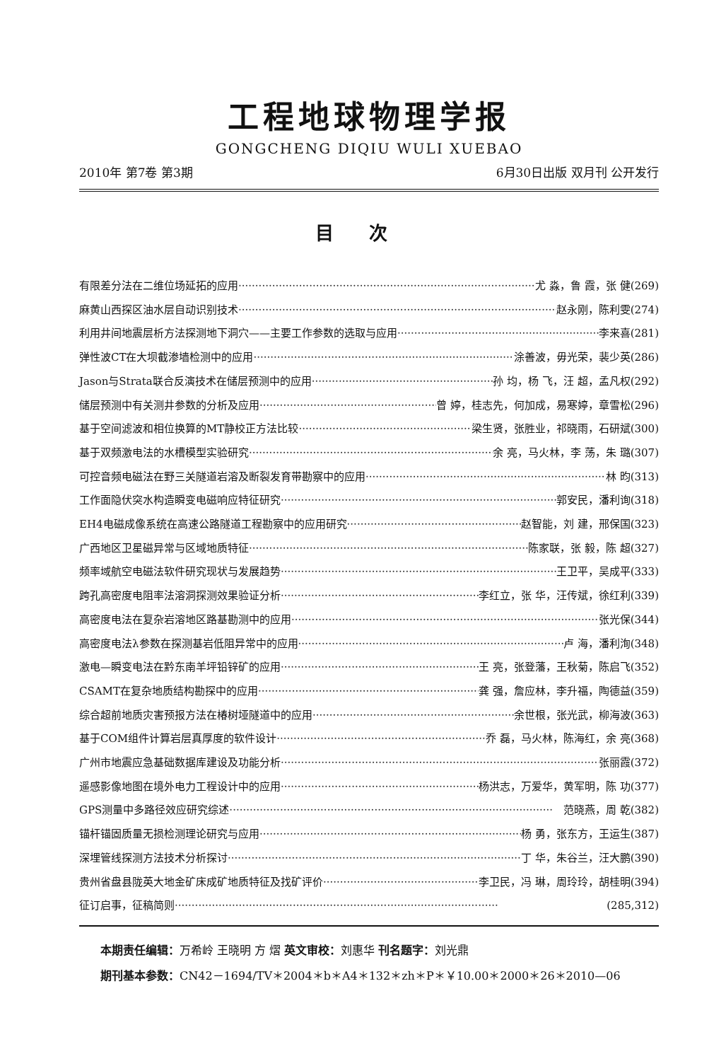工程地球物理学报
GONGCHENG DIQIU WULI XUEBAO
2010年 第7卷 第3期 6月30日出版 双月刊 公开发行
目次
有限差分法在二维位场延拓的应用 尤 淼，鲁 霞，张 健(269)
麻黄山西探区油水层自动识别技术 赵永刚，陈利雯(274)
利用井间地震层析方法探测地下洞穴——主要工作参数的选取与应用 李来喜(281)
弹性波CT在大坝截渗墙检测中的应用 涂善波，毋光荣，裴少英(286)
Jason与Strata联合反演技术在储层预测中的应用 孙 均，杨 飞，汪 超，孟凡权(292)
储层预测中有关测井参数的分析及应用 曾 婷，桂志先，何加成，易寒婷，章雪松(296)
基于空间滤波和相位换算的MT静校正方法比较 梁生贤，张胜业，祁晓雨，石研斌(300)
基于双频激电法的水槽模型实验研究 余 亮，马火林，李 荡，朱 璐(307)
可控音频电磁法在野三关隧道岩溶及断裂发育带勘察中的应用 林 昀(313)
工作面隐伏突水构造瞬变电磁响应特征研究 郭安民，潘利询(318)
EH4电磁成像系统在高速公路隧道工程勘察中的应用研究 赵智能，刘 建，邢保国(323)
广西地区卫星磁异常与区域地质特征 陈家联，张 毅，陈 超(327)
频率域航空电磁法软件研究现状与发展趋势 王卫平，吴成平(333)
跨孔高密度电阻率法溶洞探测效果验证分析 李红立，张 华，汪传斌，徐红利(339)
高密度电法在复杂岩溶地区路基勘测中的应用 张光保(344)
高密度电法λ参数在探测基岩低阻异常中的应用 卢 海，潘利洵(348)
激电—瞬变电法在黔东南羊坪铅锌矿的应用 王 亮，张登藩，王秋菊，陈启飞(352)
CSAMT在复杂地质结构勘探中的应用 龚 强，詹应林，李升福，陶德益(359)
综合超前地质灾害预报方法在椿树垭隧道中的应用 余世根，张光武，柳海波(363)
基于COM组件计算岩层真厚度的软件设计 乔 磊，马火林，陈海红，余 亮(368)
广州市地震应急基础数据库建设及功能分析 张丽霞(372)
遥感影像地图在境外电力工程设计中的应用 杨洪志，万爱华，黄军明，陈 功(377)
GPS测量中多路径效应研究综述 范晓燕，周 乾(382)
锚杆锚固质量无损检测理论研究与应用 杨 勇，张东方，王运生(387)
深埋管线探测方法技术分析探讨 丁 华，朱谷兰，汪大鹏(390)
贵州省盘县陇英大地金矿床成矿地质特征及找矿评价 李卫民，冯 琳，周玲玲，胡桂明(394)
征订启事，征稿简则 (285,312)
本期责任编辑：万希岭 王晓明 方 熠 英文审校：刘惠华 刊名题字：刘光鼎
期刊基本参数：CN42－1694/TV＊2004＊b＊A4＊132＊zh＊P＊￥10.00＊2000＊26＊2010—06